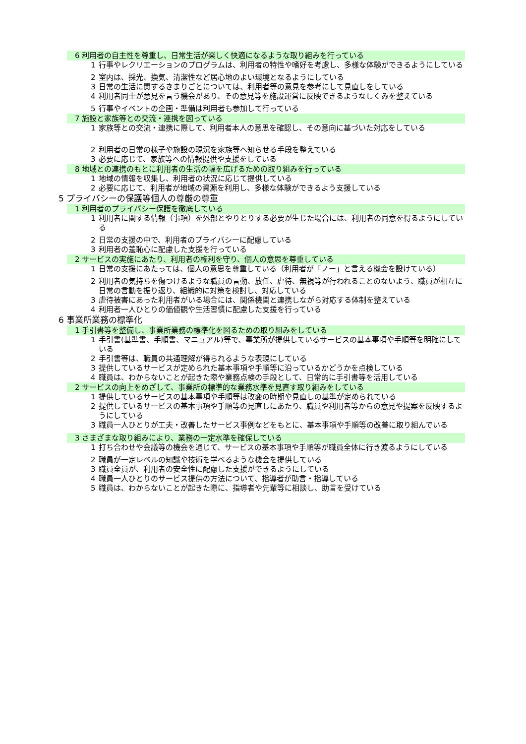6 利用者の自主性を尊重し、日常生活が楽しく快適になるような取り組みを行っている
1 行事やレクリエーションのプログラムは、利用者の特性や嗜好を考慮し、多様な体験ができるようにしている
2 室内は、採光、換気、清潔性など居心地のよい環境となるようにしている
3 日常の生活に関するきまりごとについては、利用者等の意見を参考にして見直しをしている
4 利用者同士が意見を言う機会があり、その意見等を施設運営に反映できるようなしくみを整えている
5 行事やイベントの企画・準備は利用者も参加して行っている
7 施設と家族等との交流・連携を図っている
1 家族等との交流・連携に際して、利用者本人の意思を確認し、その意向に基づいた対応をしている
2 利用者の日常の様子や施設の現況を家族等へ知らせる手段を整えている
3 必要に応じて、家族等への情報提供や支援をしている
8 地域との連携のもとに利用者の生活の幅を広げるための取り組みを行っている
1 地域の情報を収集し、利用者の状況に応じて提供している
2 必要に応じて、利用者が地域の資源を利用し、多様な体験ができるよう支援している
5 プライバシーの保護等個人の尊厳の尊重
1 利用者のプライバシー保護を徹底している
1 利用者に関する情報（事項）を外部とやりとりする必要が生じた場合には、利用者の同意を得るようにしている
2 日常の支援の中で、利用者のプライバシーに配慮している
3 利用者の羞恥心に配慮した支援を行っている
2 サービスの実施にあたり、利用者の権利を守り、個人の意思を尊重している
1 日常の支援にあたっては、個人の意思を尊重している（利用者が「ノー」と言える機会を設けている）
2 利用者の気持ちを傷つけるような職員の言動、放任、虐待、無視等が行われることのないよう、職員が相互に日常の言動を振り返り、組織的に対策を検討し、対応している
3 虐待被害にあった利用者がいる場合には、関係機関と連携しながら対応する体制を整えている
4 利用者一人ひとりの価値観や生活習慣に配慮した支援を行っている
6 事業所業務の標準化
1 手引書等を整備し、事業所業務の標準化を図るための取り組みをしている
1 手引書(基準書、手順書、マニュアル)等で、事業所が提供しているサービスの基本事項や手順等を明確にしている
2 手引書等は、職員の共通理解が得られるような表現にしている
3 提供しているサービスが定められた基本事項や手順等に沿っているかどうかを点検している
4 職員は、わからないことが起きた際や業務点検の手段として、日常的に手引書等を活用している
2 サービスの向上をめざして、事業所の標準的な業務水準を見直す取り組みをしている
1 提供しているサービスの基本事項や手順等は改変の時期や見直しの基準が定められている
2 提供しているサービスの基本事項や手順等の見直しにあたり、職員や利用者等からの意見や提案を反映するようにしている
3 職員一人ひとりが工夫・改善したサービス事例などをもとに、基本事項や手順等の改善に取り組んでいる
3 さまざまな取り組みにより、業務の一定水準を確保している
1 打ち合わせや会議等の機会を通じて、サービスの基本事項や手順等が職員全体に行き渡るようにしている
2 職員が一定レベルの知識や技術を学べるような機会を提供している
3 職員全員が、利用者の安全性に配慮した支援ができるようにしている
4 職員一人ひとりのサービス提供の方法について、指導者が助言・指導している
5 職員は、わからないことが起きた際に、指導者や先輩等に相談し、助言を受けている